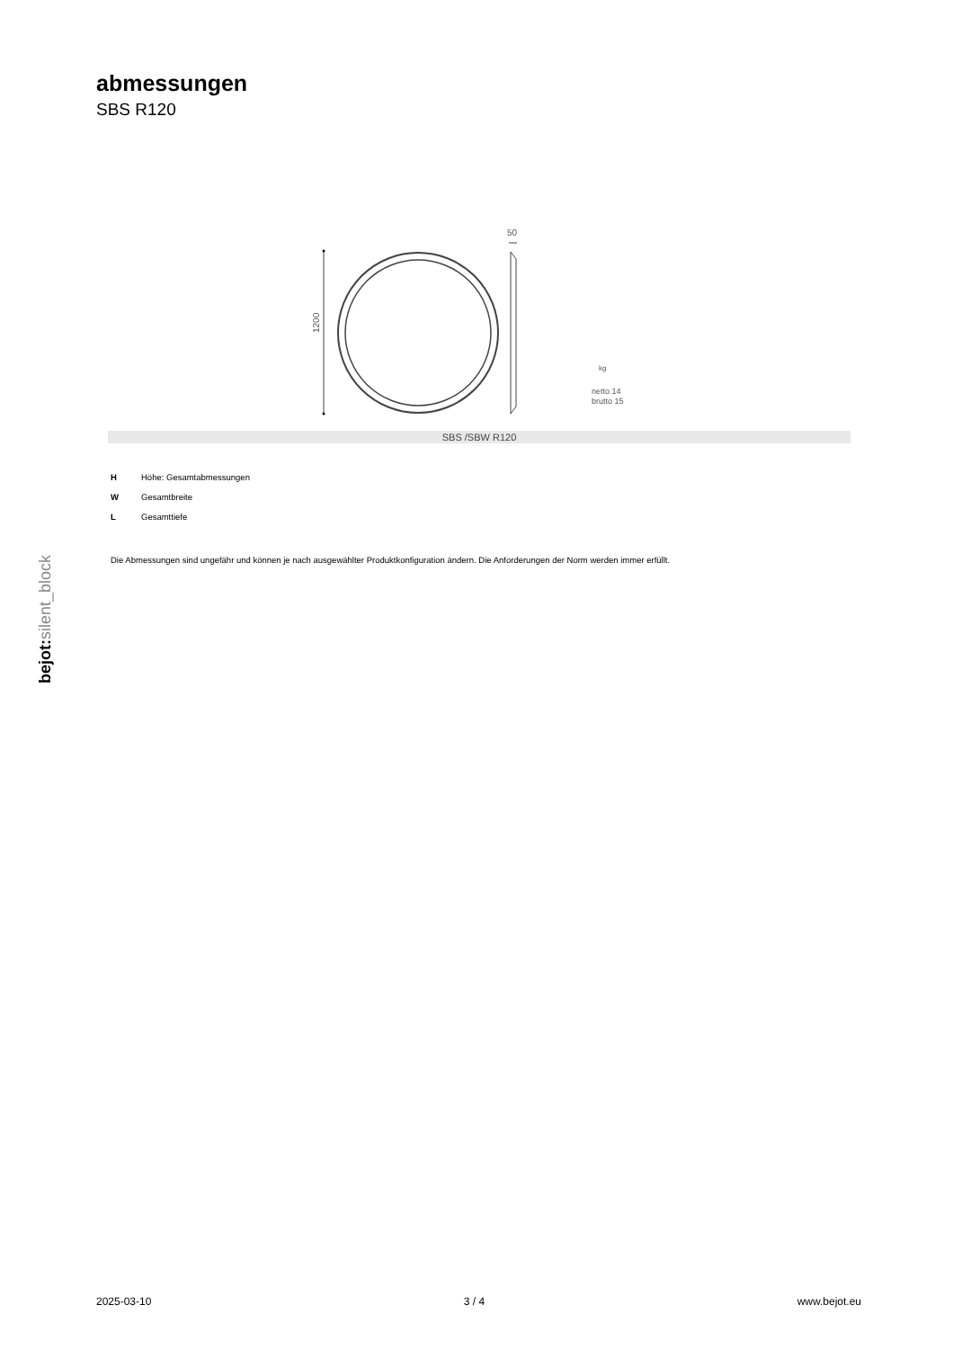abmessungen
SBS R120
bejot:silent_block
1200
50
kg
netto 14
brutto 15
SBS /SBW R120
H Höhe: Gesamtabmessungen
W Gesamtbreite
L Gesamttiefe
Die Abmessungen sind ungefähr und können je nach ausgewählter Produktkonfiguration ändern. Die Anforderungen der Norm werden immer erfüllt.
2025-03-10 3 / 4 www.bejot.eu